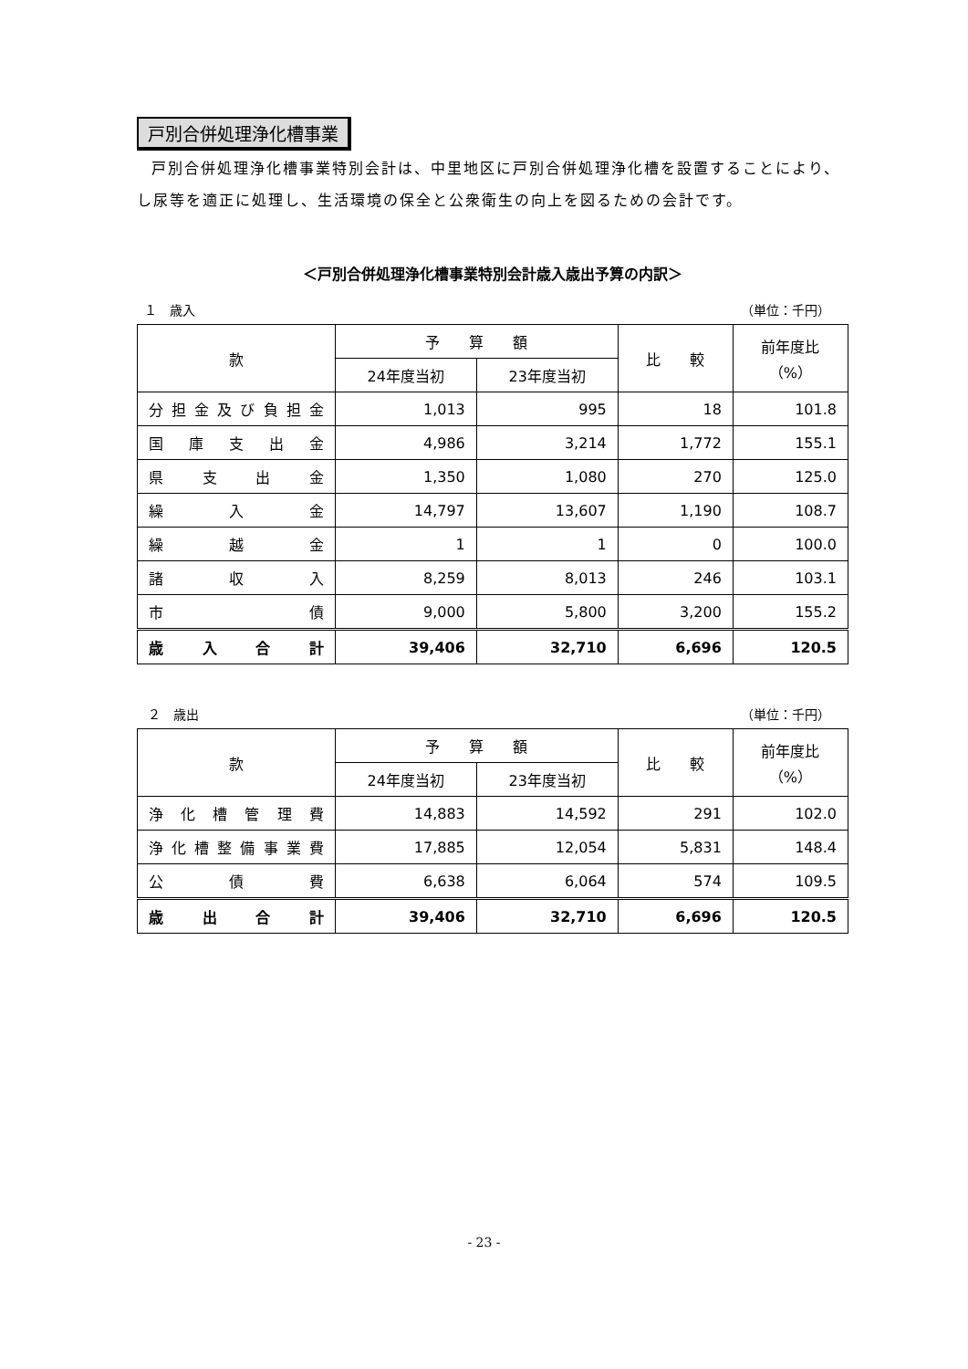戸別合併処理浄化槽事業
戸別合併処理浄化槽事業特別会計は、中里地区に戸別合併処理浄化槽を設置することにより、し尿等を適正に処理し、生活環境の保全と公衆衛生の向上を図るための会計です。
＜戸別合併処理浄化槽事業特別会計歳入歳出予算の内訳＞
１　歳入 （単位：千円）
| 款 | 予 算 額 | | 比 較 | 前年度比 （%） |
| --- | --- | --- | --- | --- |
| | 24年度当初 | 23年度当初 | | |
| 分担金及び負担金 | 1,013 | 995 | 18 | 101.8 |
| 国庫支出金 | 4,986 | 3,214 | 1,772 | 155.1 |
| 県支出金 | 1,350 | 1,080 | 270 | 125.0 |
| 繰入金 | 14,797 | 13,607 | 1,190 | 108.7 |
| 繰越金 | 1 | 1 | 0 | 100.0 |
| 諸収入 | 8,259 | 8,013 | 246 | 103.1 |
| 市債 | 9,000 | 5,800 | 3,200 | 155.2 |
| 歳入合計 | 39,406 | 32,710 | 6,696 | 120.5 |
２　歳出 （単位：千円）
| 款 | 予 算 額 | | 比 較 | 前年度比 （%） |
| --- | --- | --- | --- | --- |
| | 24年度当初 | 23年度当初 | | |
| 浄化槽管理費 | 14,883 | 14,592 | 291 | 102.0 |
| 浄化槽整備事業費 | 17,885 | 12,054 | 5,831 | 148.4 |
| 公債費 | 6,638 | 6,064 | 574 | 109.5 |
| 歳出合計 | 39,406 | 32,710 | 6,696 | 120.5 |
- 23 -